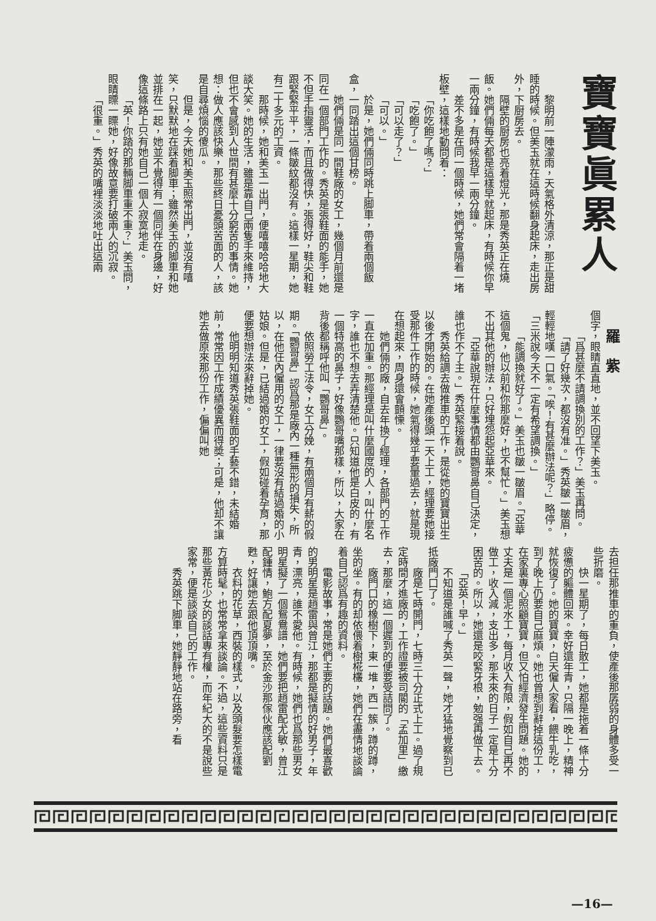寶寶眞累人
　
黎明前一陣濛雨，天氣格外清涼，那正是甜睡的時候。但美玉就在這時候翻身起床，走出房外，下厨房去。
隔壁的厨房也亮着燈光，那是秀英正在燒飯。她們倆每天都是這樣早就起床，有時候你早一兩分鐘，有時候我早一兩分鐘。
差不多是在同一個時候，她們常會隔着一堵板壁，這樣地動問着：
「你吃飽了嗎？」
「吃飽了。」
「可以走了？」
「可以。」
於是，她們倆同時跳上脚車，帶着兩個飯盒，一同踏出這個甘榜。
她們倆是同一間鞋廠的女工，幾個月前還是同在一個部門工作的。秀英是張鞋面的能手，她不但手指靈活，而且做得快，張得好，鞋尖和鞋跟緊緊平平，一條皺紋都沒有。這樣一星期，她有二十多元的工資。
那時候，她和美玉一出門，便嘻嘻哈哈地大談大笑。她的生活，雖是靠自己兩隻手來維持，但也不會感到人世間有甚麼十分窮苦的事情。她想：做人應該快樂，那些終日憂頭苦面的人，該是自尋煩惱的傻瓜。
但是，今天她和美玉照常出門，並沒有嘻笑，只默默地在踩着脚車；雖然美玉的脚車和她並排在一起，她並不覺得有一個同伴在身邊，好像這條路上只有她自己一個人寂寞地走。
「英！你踏的那輛脚車重不重？」美玉問，眼睛瞟一瞟她，好像故意要打破兩人的沉寂。
「很重。」秀英的嘴裡淡淡地吐出這兩
羅　紫
個字，眼睛直直地，並不回望下美玉。
「爲甚麼不請調換別的工作？」美玉再問。
「請了好幾次，都沒有准。」秀英皺一皺眉，輕輕地嘆一口氣。「唉！有甚麼辦法呢？」略停。「三米說今天不一定有希望調換。」
「能調換就好了。」美玉也皺一皺眉。「亞華這個鬼，他以前和你那麼好，也不幫忙。」美玉想不出其他的辦法，只好埋怨起亞華來。
「亞華說現在什麼事情都由鸚哥鼻自己決定，誰也作不了主。」秀英緊接着說。
秀英給調去做推車的工作，是從她的寶寶出生以後才開始的。在她產後頭一天上工，經理要她接受那件工作的時候，她氣得幾乎要暈過去，就是現在想起來，周身還會顫慄。
她們倆的廠，自去年換了經理，各部門的工作一直在加重。那經理是叫什麼國度的人，叫什麼名字，誰也不想去弄清楚他。只知道他是白皮的，有一個特高的鼻子，好像鸚哥嘴那樣，所以，大家在背後都稱呼他叫「鸚哥鼻」。
依照勞工法令，女工分娩，有兩個月有薪的假期。「鸚哥鼻」認爲那是廠內一種無形的損失，所以，在他任內僱用的女工，一律要沒有結過婚的小姑娘。但是，已結過婚的女工，假如碰着孕育，那便要想辦法來辭掉她。
他明明知道秀英張鞋面的手藝不錯，未結婚前，常常因工作成績優異而得奬；可是，他却不讓她去做原來那份工作，偏偏叫她
去担任那推車的重負，使產後那孱弱的身體多受一些折磨。
快一星期了，每日散工，她都是拖着一條十分疲憊的軀體回來。幸好還年青，只隔一晚上，精神就恢復了。她的寶寶，白天僱人家看，餵牛乳吃，到了晚上仍要自己麻煩。她也曾想到辭掉這份工，在家裏專心照顧寶寶，但又怕經濟發生問題。她的丈夫是一個泥水工，每月收入有限，假如自己再不做工，收入減，支出多，那未來的日子一定是十分困苦的。所以，她還是咬緊牙根，勉强再做下去。
「亞英！早。」
不知道是誰喊了秀英一聲，她才猛地覺察到已抵廠門口了。
廠是七時開門，七時三十分正式上工。過了規定時間才進廠的，工作證要被司閽的「孟加里」繳去，那麼，這一個遲到的便要受詰問了。
廠門口的橡樹下，東一堆，西一簇，蹲的蹲，坐的坐。有的却依偎着樹椛欉，她們在盡情地談論着自己認爲有趣的資料。
電影故事，常是她們主要的話題。她們最喜歡的男明星是趙雷與曾江，那都是擬情的好男子，年青，漂亮，誰不愛他。有時候，她們也爲那些男女明星擬了一個鴛鴦譜，她們要把趙雷配尤敏，曾江配鍾情，鮑方配夏夢，至於金沙那傢伙應該配劉甦，好讓她去跟他頂頂嘴。
衣料的花草，西裝的樣式，以及頭髮要怎樣電方算時髦，也常常拿來談論。不過，這些資料只是那些黃花少女的談話專有權，而年紀大的不是說些家常，便是談談自己的工作。
秀英跳下脚車，她靜靜地站在路旁，看
—16—